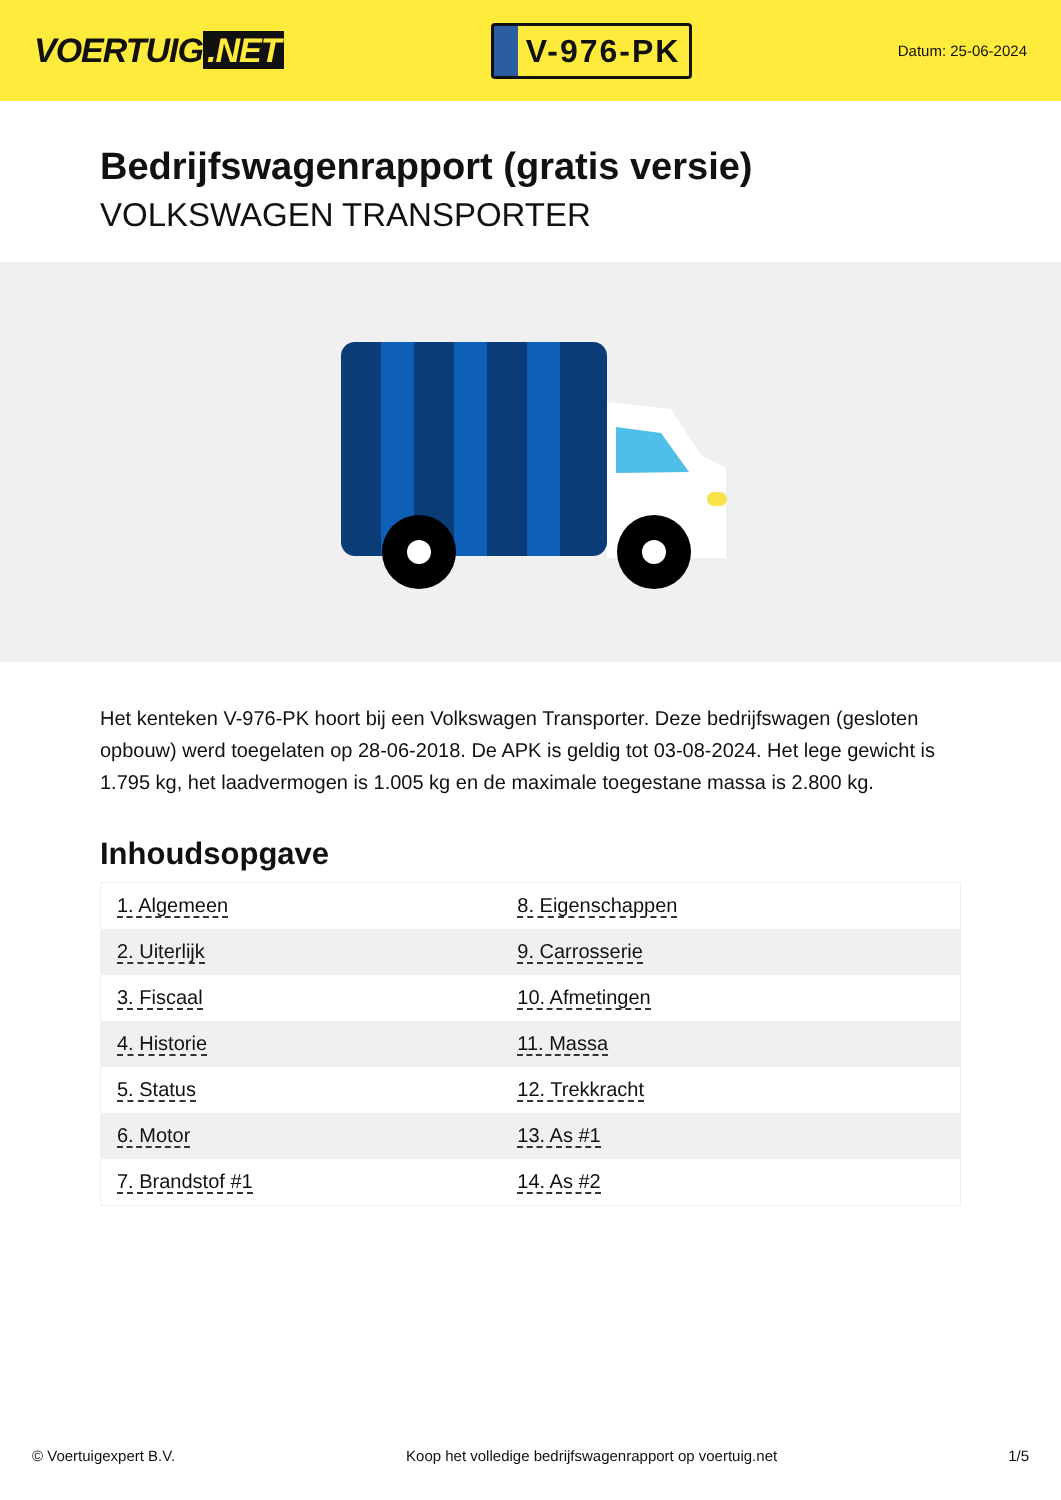VOERTUIG.NET
V-976-PK
Datum: 25-06-2024
Bedrijfswagenrapport (gratis versie)
VOLKSWAGEN TRANSPORTER
Het kenteken V-976-PK hoort bij een Volkswagen Transporter. Deze bedrijfswagen (gesloten opbouw) werd toegelaten op 28-06-2018. De APK is geldig tot 03-08-2024. Het lege gewicht is 1.795 kg, het laadvermogen is 1.005 kg en de maximale toegestane massa is 2.800 kg.
Inhoudsopgave
| 1. Algemeen | 8. Eigenschappen |
| 2. Uiterlijk | 9. Carrosserie |
| 3. Fiscaal | 10. Afmetingen |
| 4. Historie | 11. Massa |
| 5. Status | 12. Trekkracht |
| 6. Motor | 13. As #1 |
| 7. Brandstof #1 | 14. As #2 |
© Voertuigexpert B.V. Koop het volledige bedrijfswagenrapport op voertuig.net 1/5